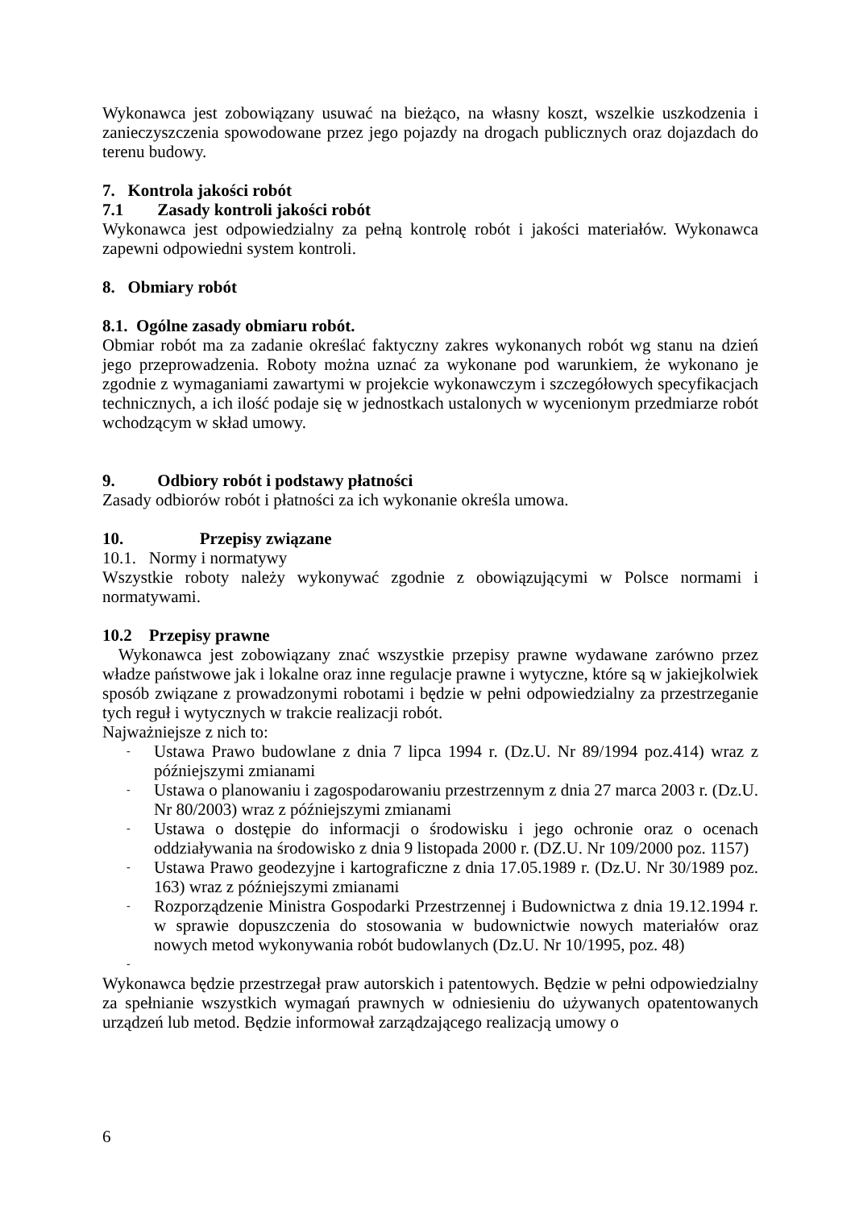Wykonawca jest zobowiązany usuwać na bieżąco, na własny koszt, wszelkie uszkodzenia i zanieczyszczenia spowodowane przez jego pojazdy na drogach publicznych oraz dojazdach do terenu budowy.
7. Kontrola jakości robót
7.1 Zasady kontroli jakości robót
Wykonawca jest odpowiedzialny za pełną kontrolę robót i jakości materiałów. Wykonawca zapewni odpowiedni system kontroli.
8. Obmiary robót
8.1. Ogólne zasady obmiaru robót.
Obmiar robót ma za zadanie określać faktyczny zakres wykonanych robót wg stanu na dzień jego przeprowadzenia. Roboty można uznać za wykonane pod warunkiem, że wykonano je zgodnie z wymaganiami zawartymi w projekcie wykonawczym i szczegółowych specyfikacjach technicznych, a ich ilość podaje się w jednostkach ustalonych w wycenionym przedmiarze robót wchodzącym w skład umowy.
9. Odbiory robót i podstawy płatności
Zasady odbiorów robót i płatności za ich wykonanie określa umowa.
10. Przepisy związane
10.1. Normy i normatywy
Wszystkie roboty należy wykonywać zgodnie z obowiązującymi w Polsce normami i normatywami.
10.2 Przepisy prawne
Wykonawca jest zobowiązany znać wszystkie przepisy prawne wydawane zarówno przez władze państwowe jak i lokalne oraz inne regulacje prawne i wytyczne, które są w jakiejkolwiek sposób związane z prowadzonymi robotami i będzie w pełni odpowiedzialny za przestrzeganie tych reguł i wytycznych w trakcie realizacji robót.
Najważniejsze z nich to:
- Ustawa Prawo budowlane z dnia 7 lipca 1994 r. (Dz.U. Nr 89/1994 poz.414) wraz z późniejszymi zmianami
- Ustawa o planowaniu i zagospodarowaniu przestrzennym z dnia 27 marca 2003 r. (Dz.U. Nr 80/2003) wraz z późniejszymi zmianami
- Ustawa o dostępie do informacji o środowisku i jego ochronie oraz o ocenach oddziaływania na środowisko z dnia 9 listopada 2000 r. (DZ.U. Nr 109/2000 poz. 1157)
- Ustawa Prawo geodezyjne i kartograficzne z dnia 17.05.1989 r. (Dz.U. Nr 30/1989 poz. 163) wraz z późniejszymi zmianami
- Rozporządzenie Ministra Gospodarki Przestrzennej i Budownictwa z dnia 19.12.1994 r. w sprawie dopuszczenia do stosowania w budownictwie nowych materiałów oraz nowych metod wykonywania robót budowlanych (Dz.U. Nr 10/1995, poz. 48)
-
Wykonawca będzie przestrzegał praw autorskich i patentowych. Będzie w pełni odpowiedzialny za spełnianie wszystkich wymagań prawnych w odniesieniu do używanych opatentowanych urządzeń lub metod. Będzie informował zarządzającego realizacją umowy o
6